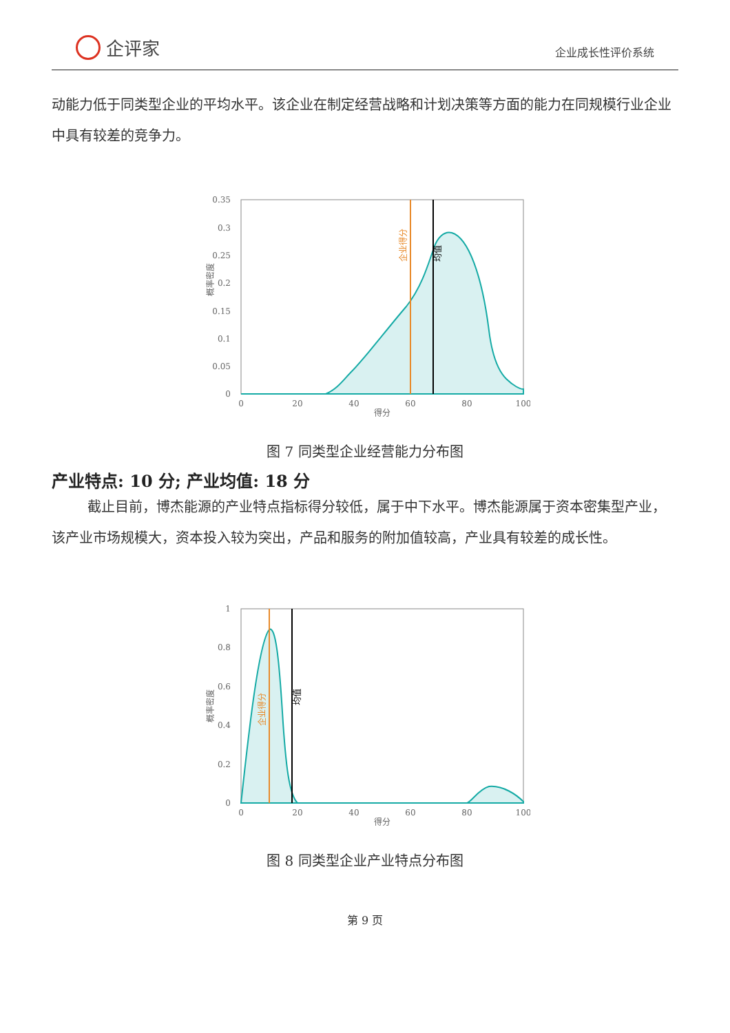企评家
企业成长性评价系统
动能力低于同类型企业的平均水平。该企业在制定经营战略和计划决策等方面的能力在同规模行业企业中具有较差的竞争力。
0.35
0.3
0.25
0.2
0.15
0.1
0.05
0
0
20
40
60
80
100
得分
概率密度
企业得分
均值
图 7 同类型企业经营能力分布图
产业特点: 10 分; 产业均值: 18 分
截止目前，博杰能源的产业特点指标得分较低，属于中下水平。博杰能源属于资本密集型产业，该产业市场规模大，资本投入较为突出，产品和服务的附加值较高，产业具有较差的成长性。
1
0.8
0.6
0.4
0.2
0
0
20
40
60
80
100
得分
概率密度
企业得分
均值
图 8 同类型企业产业特点分布图
第 9 页